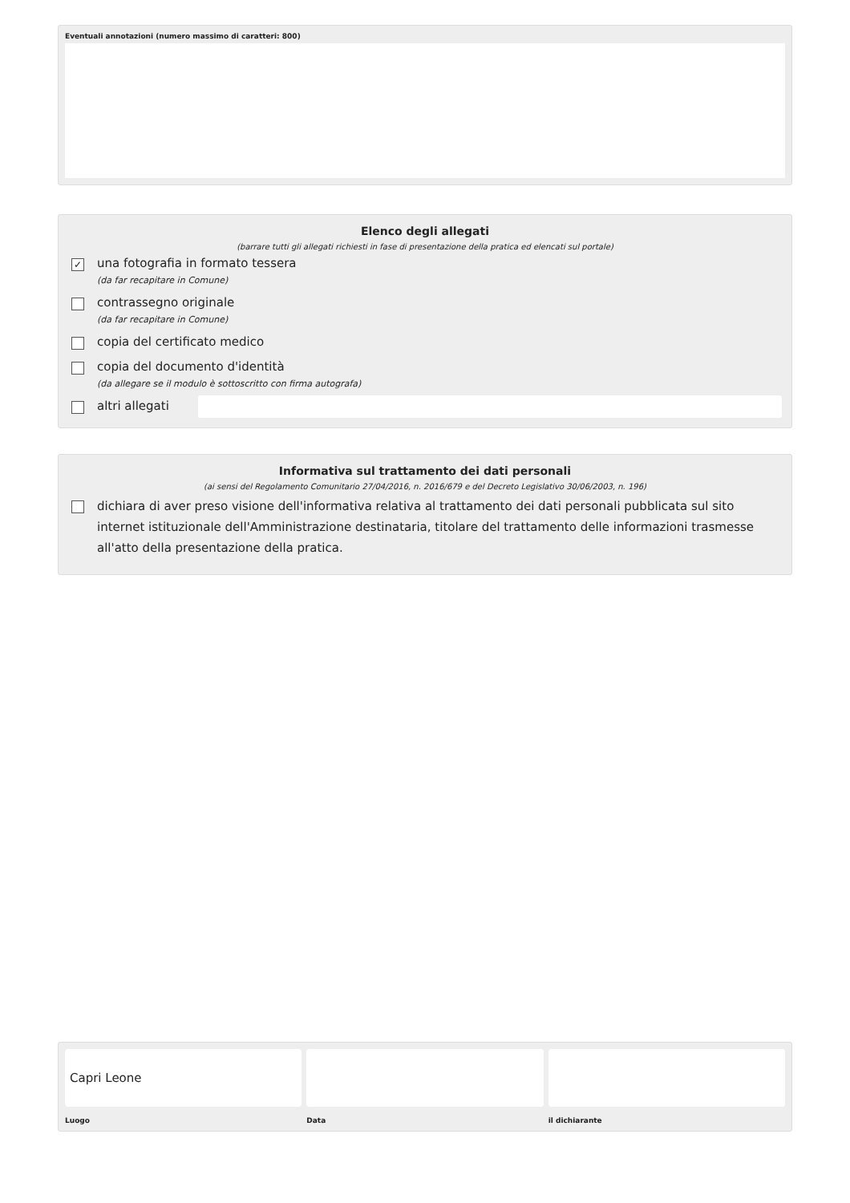Eventuali annotazioni (numero massimo di caratteri: 800)
Elenco degli allegati
(barrare tutti gli allegati richiesti in fase di presentazione della pratica ed elencati sul portale)
✓
una fotografia in formato tessera
(da far recapitare in Comune)
contrassegno originale
(da far recapitare in Comune)
copia del certificato medico
copia del documento d'identità
(da allegare se il modulo è sottoscritto con firma autografa)
altri allegati
Informativa sul trattamento dei dati personali
(ai sensi del Regolamento Comunitario 27/04/2016, n. 2016/679 e del Decreto Legislativo 30/06/2003, n. 196)
dichiara di aver preso visione dell'informativa relativa al trattamento dei dati personali pubblicata sul sito internet istituzionale dell'Amministrazione destinataria, titolare del trattamento delle informazioni trasmesse all'atto della presentazione della pratica.
Capri Leone
Luogo
Data il dichiarante